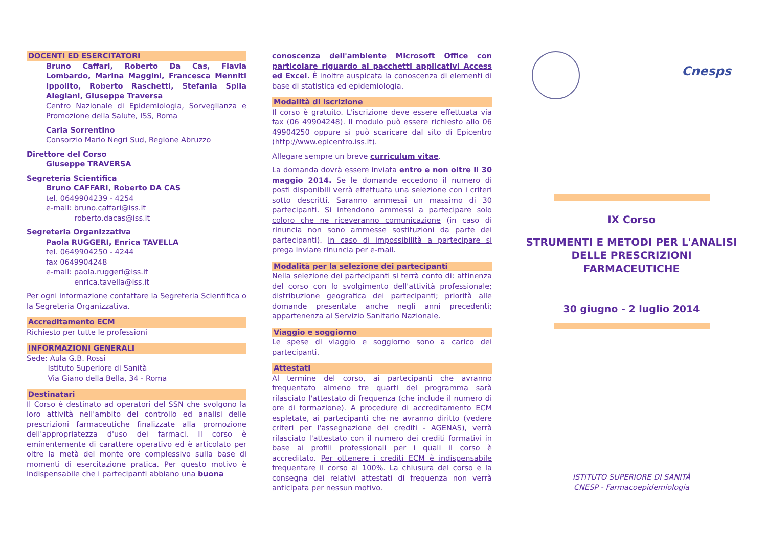DOCENTI ED ESERCITATORI
Bruno Caffari, Roberto Da Cas, Flavia Lombardo, Marina Maggini, Francesca Menniti Ippolito, Roberto Raschetti, Stefania Spila Alegiani, Giuseppe Traversa
Centro Nazionale di Epidemiologia, Sorveglianza e Promozione della Salute, ISS, Roma
Carla Sorrentino
Consorzio Mario Negri Sud, Regione Abruzzo
Direttore del Corso
Giuseppe TRAVERSA
Segreteria Scientifica
Bruno CAFFARI, Roberto DA CAS
tel. 0649904239 - 4254
e-mail: bruno.caffari@iss.it
roberto.dacas@iss.it
Segreteria Organizzativa
Paola RUGGERI, Enrica TAVELLA
tel. 0649904250 - 4244
fax 0649904248
e-mail: paola.ruggeri@iss.it
enrica.tavella@iss.it
Per ogni informazione contattare la Segreteria Scientifica o la Segreteria Organizzativa.
Accreditamento ECM
Richiesto per tutte le professioni
INFORMAZIONI GENERALI
Sede: Aula G.B. Rossi
Istituto Superiore di Sanità
Via Giano della Bella, 34 - Roma
Destinatari
Il Corso è destinato ad operatori del SSN che svolgono la loro attività nell'ambito del controllo ed analisi delle prescrizioni farmaceutiche finalizzate alla promozione dell'appropriatezza d'uso dei farmaci. Il corso è eminentemente di carattere operativo ed è articolato per oltre la metà del monte ore complessivo sulla base di momenti di esercitazione pratica. Per questo motivo è indispensabile che i partecipanti abbiano una buona
conoscenza dell'ambiente Microsoft Office con particolare riguardo ai pacchetti applicativi Access ed Excel. È inoltre auspicata la conoscenza di elementi di base di statistica ed epidemiologia.
Modalità di iscrizione
Il corso è gratuito. L'iscrizione deve essere effettuata via fax (06 49904248). Il modulo può essere richiesto allo 06 49904250 oppure si può scaricare dal sito di Epicentro (http://www.epicentro.iss.it).
Allegare sempre un breve curriculum vitae.
La domanda dovrà essere inviata entro e non oltre il 30 maggio 2014. Se le domande eccedono il numero di posti disponibili verrà effettuata una selezione con i criteri sotto descritti. Saranno ammessi un massimo di 30 partecipanti. Si intendono ammessi a partecipare solo coloro che ne riceveranno comunicazione (in caso di rinuncia non sono ammesse sostituzioni da parte dei partecipanti). In caso di impossibilità a partecipare si prega inviare rinuncia per e-mail.
Modalità per la selezione dei partecipanti
Nella selezione dei partecipanti si terrà conto di: attinenza del corso con lo svolgimento dell'attività professionale; distribuzione geografica dei partecipanti; priorità alle domande presentate anche negli anni precedenti; appartenenza al Servizio Sanitario Nazionale.
Viaggio e soggiorno
Le spese di viaggio e soggiorno sono a carico dei partecipanti.
Attestati
Al termine del corso, ai partecipanti che avranno frequentato almeno tre quarti del programma sarà rilasciato l'attestato di frequenza (che include il numero di ore di formazione). A procedure di accreditamento ECM espletate, ai partecipanti che ne avranno diritto (vedere criteri per l'assegnazione dei crediti - AGENAS), verrà rilasciato l'attestato con il numero dei crediti formativi in base ai profili professionali per i quali il corso è accreditato. Per ottenere i crediti ECM è indispensabile frequentare il corso al 100%. La chiusura del corso e la consegna dei relativi attestati di frequenza non verrà anticipata per nessun motivo.
Cnesps
IX Corso
STRUMENTI E METODI PER L'ANALISI DELLE PRESCRIZIONI FARMACEUTICHE
30 giugno - 2 luglio 2014
ISTITUTO SUPERIORE DI SANITÀ
CNESP - Farmacoepidemiologia